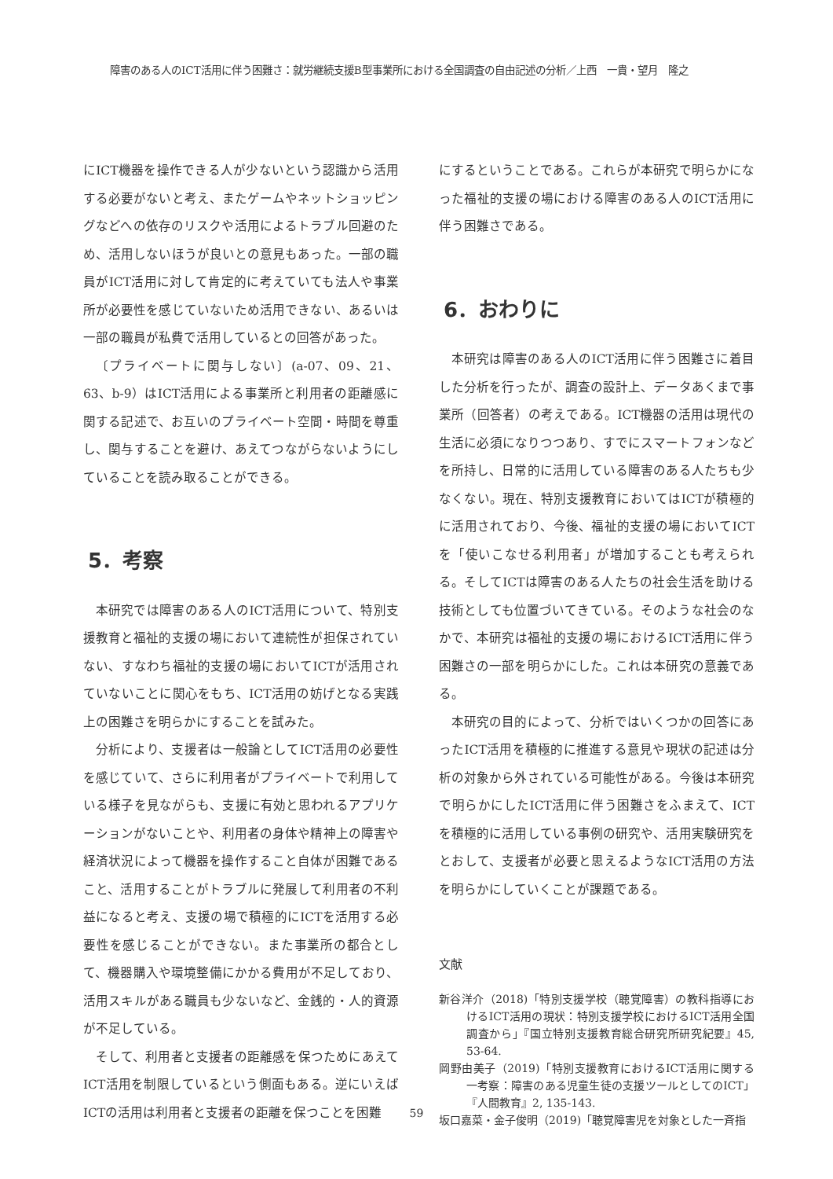障害のある人のICT活用に伴う困難さ：就労継続支援B型事業所における全国調査の自由記述の分析／上西　一貴・望月　隆之
にICT機器を操作できる人が少ないという認識から活用する必要がないと考え、またゲームやネットショッピングなどへの依存のリスクや活用によるトラブル回避のため、活用しないほうが良いとの意見もあった。一部の職員がICT活用に対して肯定的に考えていても法人や事業所が必要性を感じていないため活用できない、あるいは一部の職員が私費で活用しているとの回答があった。
〔プライベートに関与しない〕(a-07、09、21、63、b-9）はICT活用による事業所と利用者の距離感に関する記述で、お互いのプライベート空間・時間を尊重し、関与することを避け、あえてつながらないようにしていることを読み取ることができる。
5．考察
本研究では障害のある人のICT活用について、特別支援教育と福祉的支援の場において連続性が担保されていない、すなわち福祉的支援の場においてICTが活用されていないことに関心をもち、ICT活用の妨げとなる実践上の困難さを明らかにすることを試みた。
分析により、支援者は一般論としてICT活用の必要性を感じていて、さらに利用者がプライベートで利用している様子を見ながらも、支援に有効と思われるアプリケーションがないことや、利用者の身体や精神上の障害や経済状況によって機器を操作すること自体が困難であること、活用することがトラブルに発展して利用者の不利益になると考え、支援の場で積極的にICTを活用する必要性を感じることができない。また事業所の都合として、機器購入や環境整備にかかる費用が不足しており、活用スキルがある職員も少ないなど、金銭的・人的資源が不足している。
そして、利用者と支援者の距離感を保つためにあえてICT活用を制限しているという側面もある。逆にいえばICTの活用は利用者と支援者の距離を保つことを困難
にするということである。これらが本研究で明らかになった福祉的支援の場における障害のある人のICT活用に伴う困難さである。
6．おわりに
本研究は障害のある人のICT活用に伴う困難さに着目した分析を行ったが、調査の設計上、データあくまで事業所（回答者）の考えである。ICT機器の活用は現代の生活に必須になりつつあり、すでにスマートフォンなどを所持し、日常的に活用している障害のある人たちも少なくない。現在、特別支援教育においてはICTが積極的に活用されており、今後、福祉的支援の場においてICTを「使いこなせる利用者」が増加することも考えられる。そしてICTは障害のある人たちの社会生活を助ける技術としても位置づいてきている。そのような社会のなかで、本研究は福祉的支援の場におけるICT活用に伴う困難さの一部を明らかにした。これは本研究の意義である。
本研究の目的によって、分析ではいくつかの回答にあったICT活用を積極的に推進する意見や現状の記述は分析の対象から外されている可能性がある。今後は本研究で明らかにしたICT活用に伴う困難さをふまえて、ICTを積極的に活用している事例の研究や、活用実験研究をとおして、支援者が必要と思えるようなICT活用の方法を明らかにしていくことが課題である。
文献
新谷洋介（2018)「特別支援学校（聴覚障害）の教科指導におけるICT活用の現状：特別支援学校におけるICT活用全国調査から」『国立特別支援教育総合研究所研究紀要』45, 53-64.
岡野由美子（2019)「特別支援教育におけるICT活用に関する一考察：障害のある児童生徒の支援ツールとしてのICT」『人間教育』2, 135-143.
坂口嘉菜・金子俊明（2019)「聴覚障害児を対象とした一斉指
59